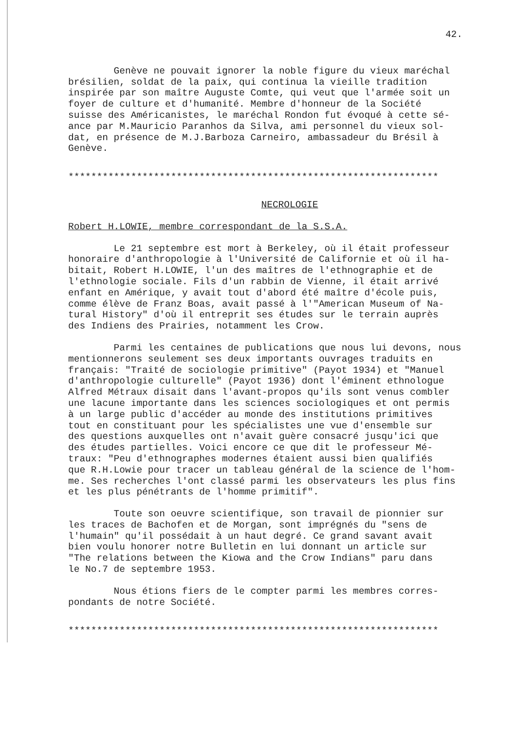42.
Genève ne pouvait ignorer la noble figure du vieux maréchal brésilien, soldat de la paix, qui continua la vieille tradition inspirée par son maître Auguste Comte, qui veut que l'armée soit un foyer de culture et d'humanité. Membre d'honneur de la Société suisse des Américanistes, le maréchal Rondon fut évoqué à cette sé- ance par M.Mauricio Paranhos da Silva, ami personnel du vieux sol- dat, en présence de M.J.Barboza Carneiro, ambassadeur du Brésil à Genève.
*****************************************************************
NECROLOGIE
Robert H.LOWIE, membre correspondant de la S.S.A.
Le 21 septembre est mort à Berkeley, où il était professeur honoraire d'anthropologie à l'Université de Californie et où il ha- bitait, Robert H.LOWIE, l'un des maîtres de l'ethnographie et de l'ethnologie sociale. Fils d'un rabbin de Vienne, il était arrivé enfant en Amérique, y avait tout d'abord été maître d'école puis, comme élève de Franz Boas, avait passé à l'"American Museum of Na- tural History" d'où il entreprit ses études sur le terrain auprès des Indiens des Prairies, notamment les Crow.
Parmi les centaines de publications que nous lui devons, nous mentionnerons seulement ses deux importants ouvrages traduits en français: "Traité de sociologie primitive" (Payot 1934) et "Manuel d'anthropologie culturelle" (Payot 1936) dont l'éminent ethnologue Alfred Métraux disait dans l'avant-propos qu'ils sont venus combler une lacune importante dans les sciences sociologiques et ont permis à un large public d'accéder au monde des institutions primitives tout en constituant pour les spécialistes une vue d'ensemble sur des questions auxquelles ont n'avait guère consacré jusqu'ici que des études partielles. Voici encore ce que dit le professeur Mé- traux: "Peu d'ethnographes modernes étaient aussi bien qualifiés que R.H.Lowie pour tracer un tableau général de la science de l'hom- me. Ses recherches l'ont classé parmi les observateurs les plus fins et les plus pénétrants de l'homme primitif".
Toute son oeuvre scientifique, son travail de pionnier sur les traces de Bachofen et de Morgan, sont imprégnés du "sens de l'humain" qu'il possédait à un haut degré. Ce grand savant avait bien voulu honorer notre Bulletin en lui donnant un article sur "The relations between the Kiowa and the Crow Indians" paru dans le No.7 de septembre 1953.
Nous étions fiers de le compter parmi les membres corres- pondants de notre Société.
*****************************************************************